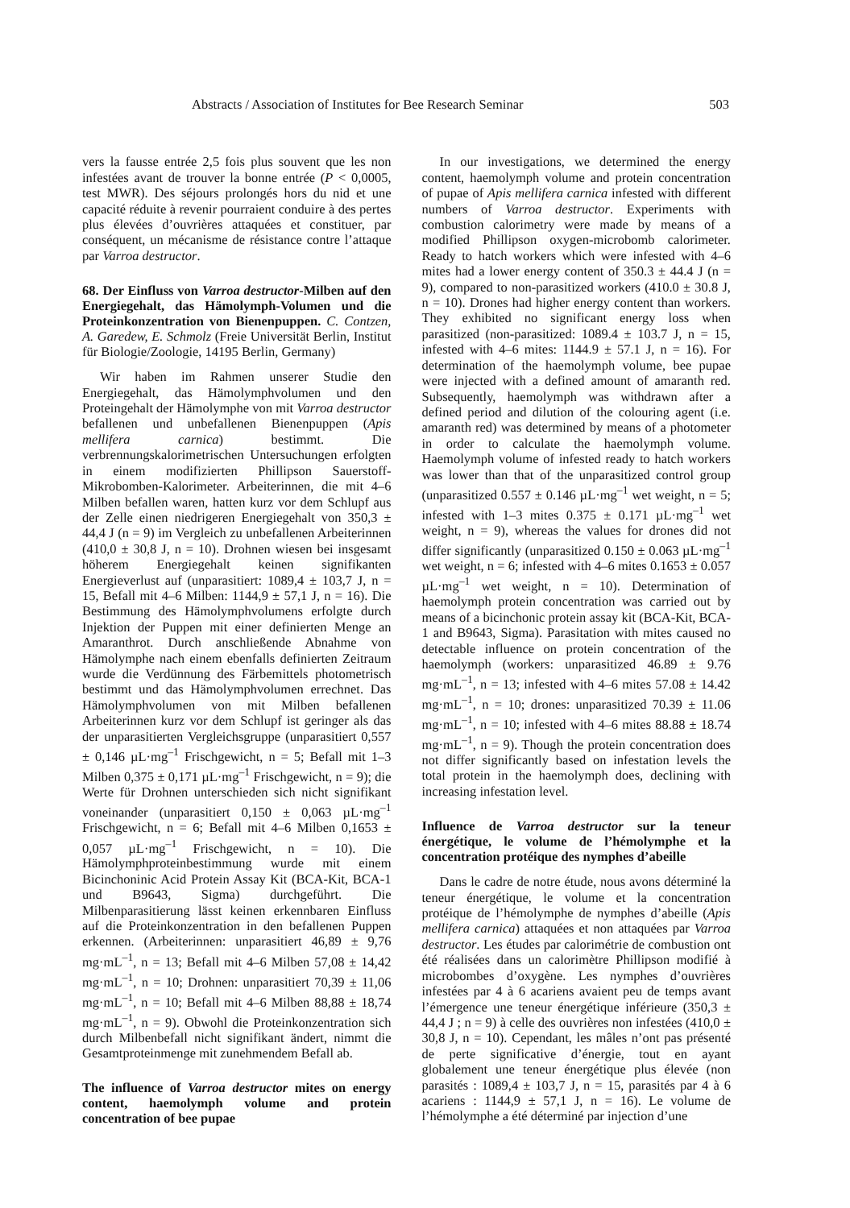Abstracts / Association of Institutes for Bee Research Seminar 503
vers la fausse entrée 2,5 fois plus souvent que les non infestées avant de trouver la bonne entrée (P < 0,0005, test MWR). Des séjours prolongés hors du nid et une capacité réduite à revenir pourraient conduire à des pertes plus élevées d’ouvrières attaquées et constituer, par conséquent, un mécanisme de résistance contre l’attaque par Varroa destructor.
68. Der Einfluss von Varroa destructor-Milben auf den Energiegehalt, das Hämolymph-Volumen und die Proteinkonzentration von Bienenpuppen. C. Contzen, A. Garedew, E. Schmolz (Freie Universität Berlin, Institut für Biologie/Zoologie, 14195 Berlin, Germany)
Wir haben im Rahmen unserer Studie den Energiegehalt, das Hämolymphvolumen und den Proteingehalt der Hämolymphe von mit Varroa destructor befallenen und unbefallenen Bienenpuppen (Apis mellifera carnica) bestimmt. Die verbrennungskalorimetrischen Untersuchungen erfolgten in einem modifizierten Phillipson Sauerstoff-Mikrobomben-Kalorimeter. Arbeiterinnen, die mit 4–6 Milben befallen waren, hatten kurz vor dem Schlupf aus der Zelle einen niedrigeren Energiegehalt von 350,3 ± 44,4 J (n = 9) im Vergleich zu unbefallenen Arbeiterinnen (410,0 ± 30,8 J, n = 10). Drohnen wiesen bei insgesamt höherem Energiegehalt keinen signifikanten Energieverlust auf (unparasitiert: 1089,4 ± 103,7 J, n = 15, Befall mit 4–6 Milben: 1144,9 ± 57,1 J, n = 16). Die Bestimmung des Hämolymphvolumens erfolgte durch Injektion der Puppen mit einer definierten Menge an Amaranthrot. Durch anschließende Abnahme von Hämolymphe nach einem ebenfalls definierten Zeitraum wurde die Verdünnung des Färbemittels photometrisch bestimmt und das Hämolymphvolumen errechnet. Das Hämolymphvolumen von mit Milben befallenen Arbeiterinnen kurz vor dem Schlupf ist geringer als das der unparasitierten Vergleichsgruppe (unparasitiert 0,557 ± 0,146 µL·mg<sup>–1</sup> Frischgewicht, n = 5; Befall mit 1–3 Milben 0,375 ± 0,171 µL·mg<sup>–1</sup> Frischgewicht, n = 9); die Werte für Drohnen unterschieden sich nicht signifikant voneinander (unparasitiert 0,150 ± 0,063 µL·mg<sup>–1</sup> Frischgewicht, n = 6; Befall mit 4–6 Milben 0,1653 ± 0,057 µL·mg<sup>–1</sup> Frischgewicht, n = 10). Die Hämolymphproteinbestimmung wurde mit einem Bicinchoninic Acid Protein Assay Kit (BCA-Kit, BCA-1 und B9643, Sigma) durchgeführt. Die Milbenparasitierung lässt keinen erkennbaren Einfluss auf die Proteinkonzentration in den befallenen Puppen erkennen. (Arbeiterinnen: unparasitiert 46,89 ± 9,76 mg·mL<sup>–1</sup>, n = 13; Befall mit 4–6 Milben 57,08 ± 14,42 mg·mL<sup>–1</sup>, n = 10; Drohnen: unparasitiert 70,39 ± 11,06 mg·mL<sup>–1</sup>, n = 10; Befall mit 4–6 Milben 88,88 ± 18,74 mg·mL<sup>–1</sup>, n = 9). Obwohl die Proteinkonzentration sich durch Milbenbefall nicht signifikant ändert, nimmt die Gesamtproteinmenge mit zunehmendem Befall ab.
The influence of Varroa destructor mites on energy content, haemolymph volume and protein concentration of bee pupae
In our investigations, we determined the energy content, haemolymph volume and protein concentration of pupae of Apis mellifera carnica infested with different numbers of Varroa destructor. Experiments with combustion calorimetry were made by means of a modified Phillipson oxygen-microbomb calorimeter. Ready to hatch workers which were infested with 4–6 mites had a lower energy content of 350.3 ± 44.4 J (n = 9), compared to non-parasitized workers (410.0 ± 30.8 J, n = 10). Drones had higher energy content than workers. They exhibited no significant energy loss when parasitized (non-parasitized: 1089.4 ± 103.7 J, n = 15, infested with 4–6 mites: 1144.9 ± 57.1 J, n = 16). For determination of the haemolymph volume, bee pupae were injected with a defined amount of amaranth red. Subsequently, haemolymph was withdrawn after a defined period and dilution of the colouring agent (i.e. amaranth red) was determined by means of a photometer in order to calculate the haemolymph volume. Haemolymph volume of infested ready to hatch workers was lower than that of the unparasitized control group (unparasitized 0.557 ± 0.146 µL·mg<sup>–1</sup> wet weight, n = 5; infested with 1–3 mites 0.375 ± 0.171 µL·mg<sup>–1</sup> wet weight, n = 9), whereas the values for drones did not differ significantly (unparasitized 0.150 ± 0.063 µL·mg<sup>–1</sup> wet weight, n = 6; infested with 4–6 mites 0.1653 ± 0.057 µL·mg<sup>–1</sup> wet weight, n = 10). Determination of haemolymph protein concentration was carried out by means of a bicinchonic protein assay kit (BCA-Kit, BCA-1 and B9643, Sigma). Parasitation with mites caused no detectable influence on protein concentration of the haemolymph (workers: unparasitized 46.89 ± 9.76 mg·mL<sup>–1</sup>, n = 13; infested with 4–6 mites 57.08 ± 14.42 mg·mL<sup>–1</sup>, n = 10; drones: unparasitized 70.39 ± 11.06 mg·mL<sup>–1</sup>, n = 10; infested with 4–6 mites 88.88 ± 18.74 mg·mL<sup>–1</sup>, n = 9). Though the protein concentration does not differ significantly based on infestation levels the total protein in the haemolymph does, declining with increasing infestation level.
Influence de Varroa destructor sur la teneur énergétique, le volume de l’hémolymphe et la concentration protéique des nymphes d’abeille
Dans le cadre de notre étude, nous avons déterminé la teneur énergétique, le volume et la concentration protéique de l’hémolymphe de nymphes d’abeille (Apis mellifera carnica) attaquées et non attaquées par Varroa destructor. Les études par calorimétrie de combustion ont été réalisées dans un calorimètre Phillipson modifié à microbombes d’oxygène. Les nymphes d’ouvrières infestées par 4 à 6 acariens avaient peu de temps avant l’émergence une teneur énergétique inférieure (350,3 ± 44,4 J ; n = 9) à celle des ouvrières non infestées (410,0 ± 30,8 J, n = 10). Cependant, les mâles n’ont pas présenté de perte significative d’énergie, tout en ayant globalement une teneur énergétique plus élevée (non parasités : 1089,4 ± 103,7 J, n = 15, parasités par 4 à 6 acariens : 1144,9 ± 57,1 J, n = 16). Le volume de l’hémolymphe a été déterminé par injection d’une